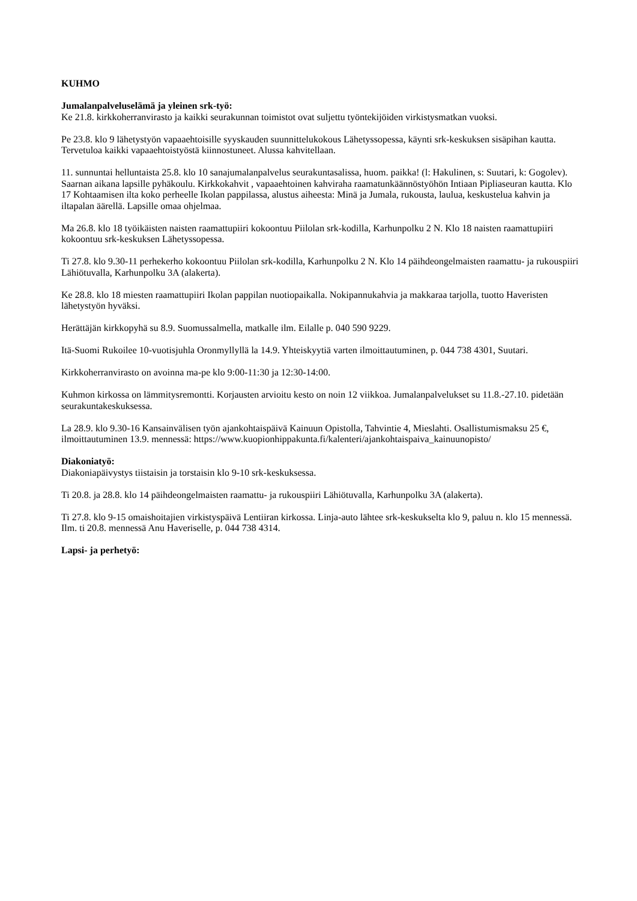KUHMO
Jumalanpalveluselämä ja yleinen srk-työ:
Ke 21.8. kirkkoherranvirasto ja kaikki seurakunnan toimistot ovat suljettu työntekijöiden virkistysmatkan vuoksi.
Pe 23.8. klo 9 lähetystyön vapaaehtoisille syyskauden suunnittelukokous Lähetyssopessa, käynti srk-keskuksen sisäpihan kautta. Tervetuloa kaikki vapaaehtoistyöstä kiinnostuneet. Alussa kahvitellaan.
11. sunnuntai helluntaista 25.8. klo 10 sanajumalanpalvelus seurakuntasalissa, huom. paikka! (l: Hakulinen, s: Suutari, k: Gogolev). Saarnan aikana lapsille pyhäkoulu. Kirkkokahvit , vapaaehtoinen kahviraha raamatunkäännöstyöhön Intiaan Pipliaseuran kautta. Klo 17 Kohtaamisen ilta koko perheelle Ikolan pappilassa, alustus aiheesta: Minä ja Jumala, rukousta, laulua, keskustelua kahvin ja iltapalan äärellä. Lapsille omaa ohjelmaa.
Ma 26.8. klo 18 työikäisten naisten raamattupiiri kokoontuu Piilolan srk-kodilla, Karhunpolku 2 N. Klo 18 naisten raamattupiiri kokoontuu srk-keskuksen Lähetyssopessa.
Ti 27.8. klo 9.30-11 perhekerho kokoontuu Piilolan srk-kodilla, Karhunpolku 2 N. Klo 14 päihdeongelmaisten raamattu- ja rukouspiiri Lähiötuvalla, Karhunpolku 3A (alakerta).
Ke 28.8. klo 18 miesten raamattupiiri Ikolan pappilan nuotiopaikalla. Nokipannukahvia ja makkaraa tarjolla, tuotto Haveristen lähetystyön hyväksi.
Herättäjän kirkkopyhä su 8.9. Suomussalmella, matkalle ilm. Eilalle p. 040 590 9229.
Itä-Suomi Rukoilee 10-vuotisjuhla Oronmyllyllä la 14.9. Yhteiskyytiä varten ilmoittautuminen, p. 044 738 4301, Suutari.
Kirkkoherranvirasto on avoinna ma-pe klo 9:00-11:30 ja 12:30-14:00.
Kuhmon kirkossa on lämmitysremontti. Korjausten arvioitu kesto on noin 12 viikkoa. Jumalanpalvelukset su 11.8.-27.10. pidetään seurakuntakeskuksessa.
La 28.9. klo 9.30-16 Kansainvälisen työn ajankohtaispäivä Kainuun Opistolla, Tahvintie 4, Mieslahti. Osallistumismaksu 25 €, ilmoittautuminen 13.9. mennessä: https://www.kuopionhippakunta.fi/kalenteri/ajankohtaispaiva_kainuunopisto/
Diakoniatyö:
Diakoniapäivystys tiistaisin ja torstaisin klo 9-10 srk-keskuksessa.
Ti 20.8. ja 28.8. klo 14 päihdeongelmaisten raamattu- ja rukouspiiri Lähiötuvalla, Karhunpolku 3A (alakerta).
Ti 27.8. klo 9-15 omaishoitajien virkistyspäivä Lentiiran kirkossa. Linja-auto lähtee srk-keskukselta klo 9, paluu n. klo 15 mennessä. Ilm. ti 20.8. mennessä Anu Haveriselle, p. 044 738 4314.
Lapsi- ja perhetyö: